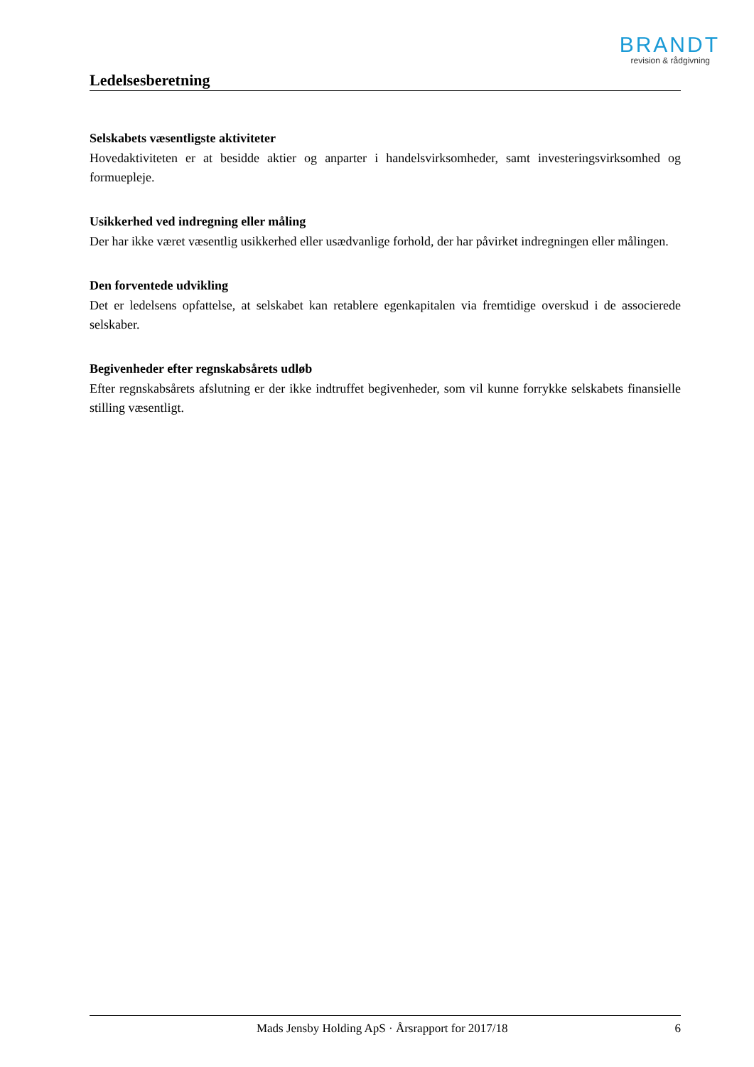BRANDT
revision & rådgivning
Ledelsesberetning
Selskabets væsentligste aktiviteter
Hovedaktiviteten er at besidde aktier og anparter i handelsvirksomheder, samt investeringsvirksomhed og formuepleje.
Usikkerhed ved indregning eller måling
Der har ikke været væsentlig usikkerhed eller usædvanlige forhold, der har påvirket indregningen eller målingen.
Den forventede udvikling
Det er ledelsens opfattelse, at selskabet kan retablere egenkapitalen via fremtidige overskud i de associerede selskaber.
Begivenheder efter regnskabsårets udløb
Efter regnskabsårets afslutning er der ikke indtruffet begivenheder, som vil kunne forrykke selskabets finansielle stilling væsentligt.
Mads Jensby Holding ApS · Årsrapport for 2017/18 6